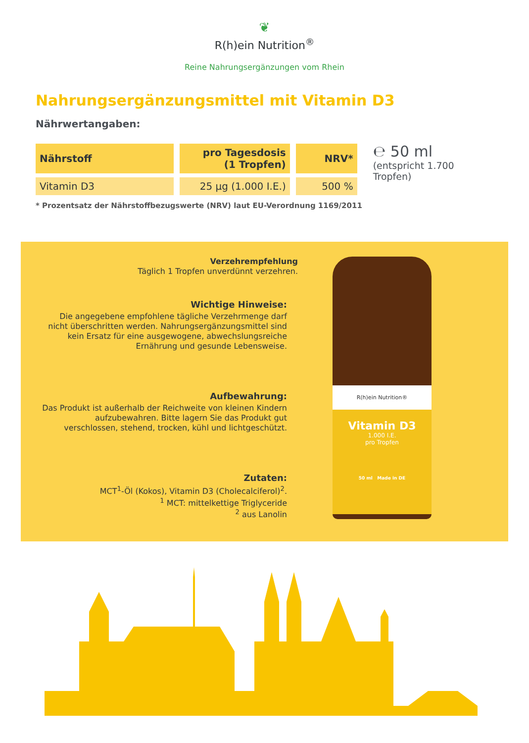❦
R(h)ein Nutrition<sup>®</sup>
Reine Nahrungsergänzungen vom Rhein
Nahrungsergänzungsmittel mit Vitamin D3
Nährwertangaben:
| Nährstoff | pro Tagesdosis (1 Tropfen) | NRV* |
| --- | --- | --- |
| Vitamin D3 | 25 µg (1.000 I.E.) | 500 % |
℮ 50 ml
(entspricht 1.700 Tropfen)
* Prozentsatz der Nährstoffbezugswerte (NRV) laut EU-Verordnung 1169/2011
Verzehrempfehlung
Täglich 1 Tropfen unverdünnt verzehren.
Wichtige Hinweise:
Die angegebene empfohlene tägliche Verzehrmenge darf nicht überschritten werden. Nahrungsergänzungsmittel sind kein Ersatz für eine ausgewogene, abwechslungsreiche Ernährung und gesunde Lebensweise.
Aufbewahrung:
Das Produkt ist außerhalb der Reichweite von kleinen Kindern aufzubewahren. Bitte lagern Sie das Produkt gut verschlossen, stehend, trocken, kühl und lichtgeschützt.
Zutaten:
MCT<sup>1</sup>-Öl (Kokos), Vitamin D3 (Cholecalciferol)<sup>2</sup>.
<sup>1</sup> MCT: mittelkettige Triglyceride
<sup>2</sup> aus Lanolin
R(h)ein Nutrition®
Vitamin D3
1.000 I.E.
pro Tropfen
50 ml Made in DE